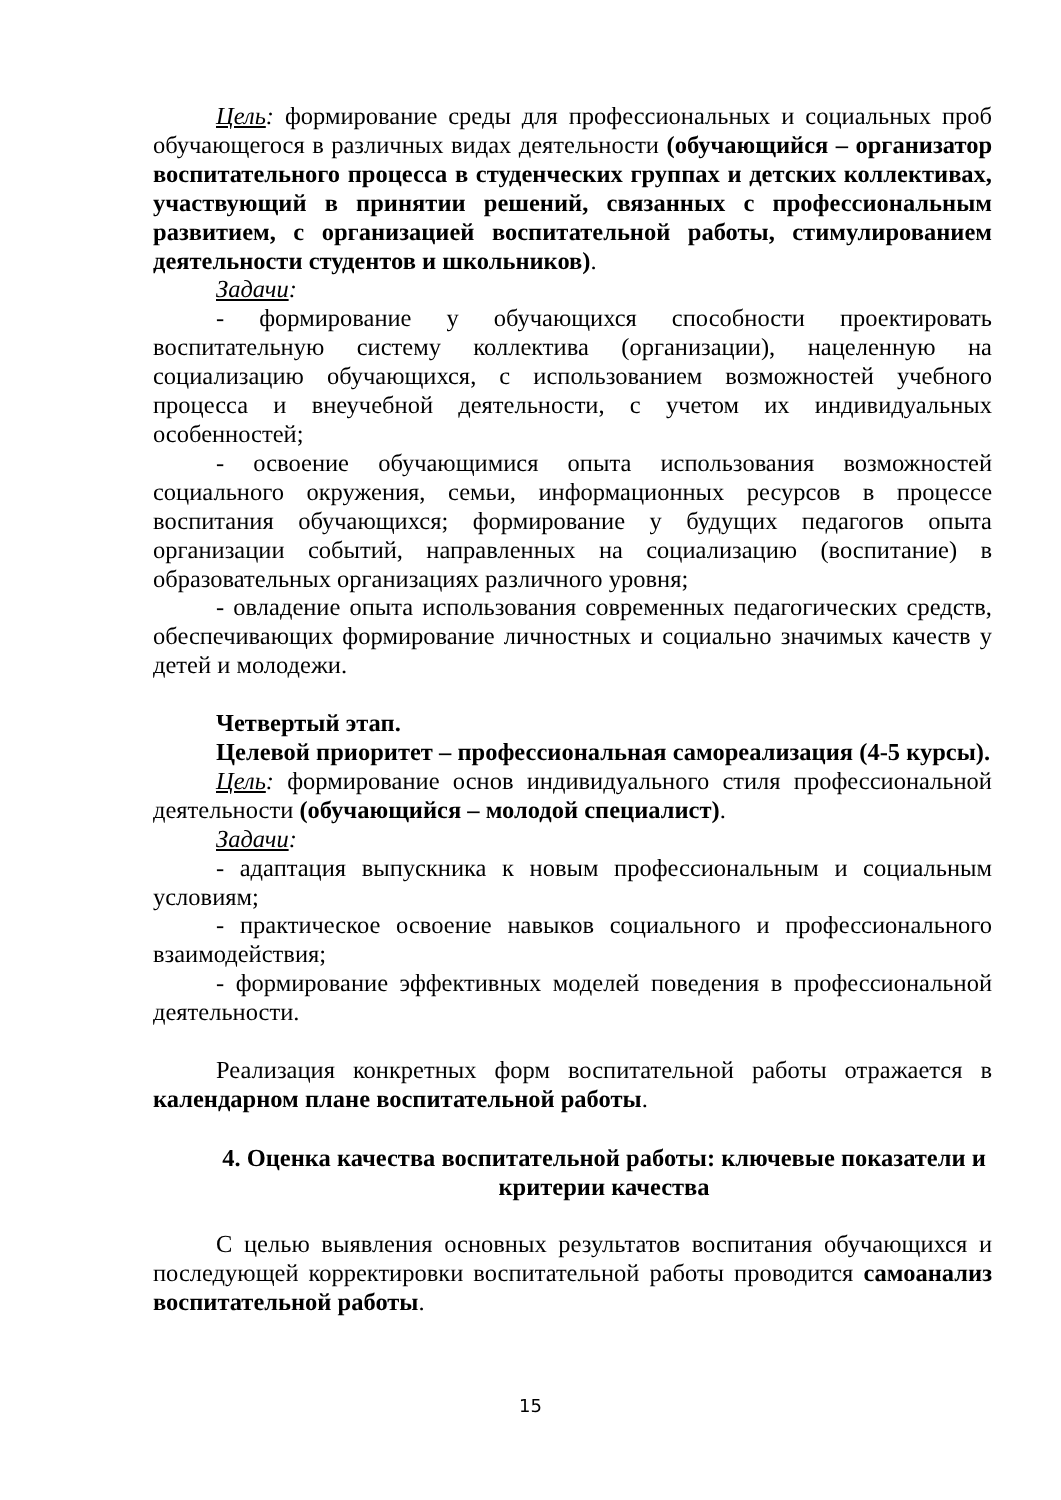Цель: формирование среды для профессиональных и социальных проб обучающегося в различных видах деятельности (обучающийся – организатор воспитательного процесса в студенческих группах и детских коллективах, участвующий в принятии решений, связанных с профессиональным развитием, с организацией воспитательной работы, стимулированием деятельности студентов и школьников).
Задачи:
- формирование у обучающихся способности проектировать воспитательную систему коллектива (организации), нацеленную на социализацию обучающихся, с использованием возможностей учебного процесса и внеучебной деятельности, с учетом их индивидуальных особенностей;
- освоение обучающимися опыта использования возможностей социального окружения, семьи, информационных ресурсов в процессе воспитания обучающихся; формирование у будущих педагогов опыта организации событий, направленных на социализацию (воспитание) в образовательных организациях различного уровня;
- овладение опыта использования современных педагогических средств, обеспечивающих формирование личностных и социально значимых качеств у детей и молодежи.
Четвертый этап.
Целевой приоритет – профессиональная самореализация (4-5 курсы).
Цель: формирование основ индивидуального стиля профессиональной деятельности (обучающийся – молодой специалист).
Задачи:
- адаптация выпускника к новым профессиональным и социальным условиям;
- практическое освоение навыков социального и профессионального взаимодействия;
- формирование эффективных моделей поведения в профессиональной деятельности.
Реализация конкретных форм воспитательной работы отражается в календарном плане воспитательной работы.
4. Оценка качества воспитательной работы: ключевые показатели и критерии качества
С целью выявления основных результатов воспитания обучающихся и последующей корректировки воспитательной работы проводится самоанализ воспитательной работы.
15